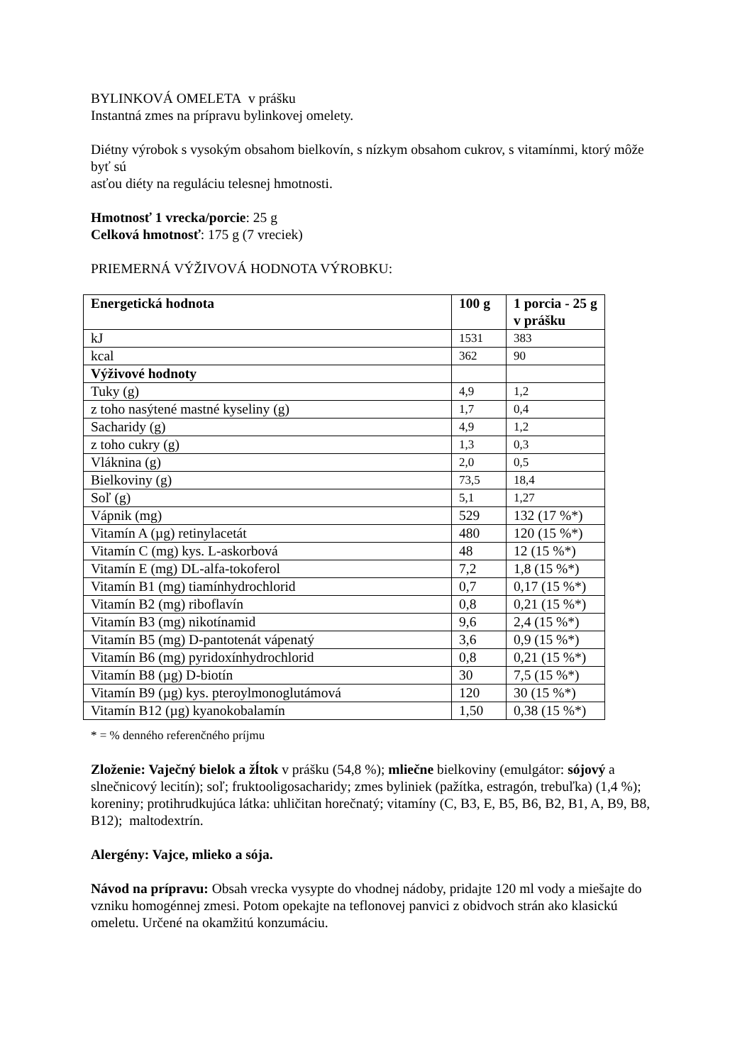BYLINKOVÁ OMELETA v prášku
Instantná zmes na prípravu bylinkovej omelety.
Diétny výrobok s vysokým obsahom bielkovín, s nízkym obsahom cukrov, s vitamínmi, ktorý môže byť sú
asťou diéty na reguláciu telesnej hmotnosti.
Hmotnosť 1 vrecka/porcie: 25 g
Celková hmotnosť: 175 g (7 vreciek)
PRIEMERNÁ VÝŽIVOVÁ HODNOTA VÝROBKU:
| Energetická hodnota | 100 g | 1 porcia - 25 g v prášku |
| --- | --- | --- |
| kJ | 1531 | 383 |
| kcal | 362 | 90 |
| Výživové hodnoty | | |
| Tuky (g) | 4,9 | 1,2 |
| z toho nasýtené mastné kyseliny (g) | 1,7 | 0,4 |
| Sacharidy (g) | 4,9 | 1,2 |
| z toho cukry (g) | 1,3 | 0,3 |
| Vláknina (g) | 2,0 | 0,5 |
| Bielkoviny (g) | 73,5 | 18,4 |
| Soľ (g) | 5,1 | 1,27 |
| Vápnik (mg) | 529 | 132 (17 %*) |
| Vitamín A (µg) retinylacetát | 480 | 120 (15 %*) |
| Vitamín C (mg) kys. L-askorbová | 48 | 12 (15 %*) |
| Vitamín E (mg) DL-alfa-tokoferol | 7,2 | 1,8 (15 %*) |
| Vitamín B1 (mg) tiamínhydrochlorid | 0,7 | 0,17 (15 %*) |
| Vitamín B2 (mg) riboflavín | 0,8 | 0,21 (15 %*) |
| Vitamín B3 (mg) nikotínamid | 9,6 | 2,4 (15 %*) |
| Vitamín B5 (mg) D-pantotenát vápenatý | 3,6 | 0,9 (15 %*) |
| Vitamín B6 (mg) pyridoxínhydrochlorid | 0,8 | 0,21 (15 %*) |
| Vitamín B8 (µg) D-biotín | 30 | 7,5 (15 %*) |
| Vitamín B9 (µg) kys. pteroylmonoglutámová | 120 | 30 (15 %*) |
| Vitamín B12 (µg) kyanokobalamín | 1,50 | 0,38 (15 %*) |
* = % denného referenčného príjmu
Zloženie: Vaječný bielok a žĺtok v prášku (54,8 %); mliečne bielkoviny (emulgátor: sójový a slnečnicový lecitín); soľ; fruktooligosacharidy; zmes byliniek (pažítka, estragón, trebuľka) (1,4 %); koreniny; protihrudkujúca látka: uhličitan horečnatý; vitamíny (C, B3, E, B5, B6, B2, B1, A, B9, B8, B12); maltodextrín.
Alergény: Vajce, mlieko a sója.
Návod na prípravu: Obsah vrecka vysypte do vhodnej nádoby, pridajte 120 ml vody a miešajte do vzniku homogénnej zmesi. Potom opekajte na teflonovej panvici z obidvoch strán ako klasickú omeletu. Určené na okamžitú konzumáciu.